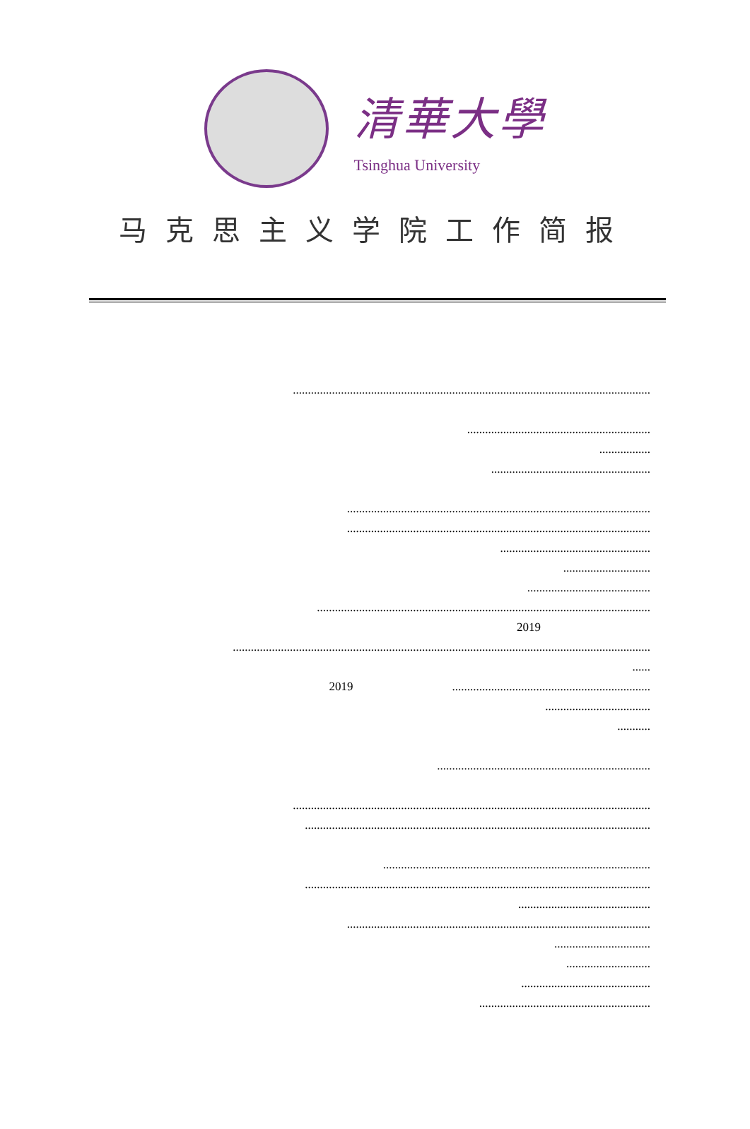清華大學
Tsinghua University
马克思主义学院工作简报
.......................................................................................................................
.............................................................
.................
.....................................................
.....................................................................................................
.....................................................................................................
..................................................
.............................
.........................................
...............................................................................................................
2019
...........................................................................................................................................
......
2019..................................................................
...................................
...........
.......................................................................
.......................................................................................................................
...................................................................................................................
.........................................................................................
...................................................................................................................
............................................
.....................................................................................................
................................
............................
...........................................
.........................................................